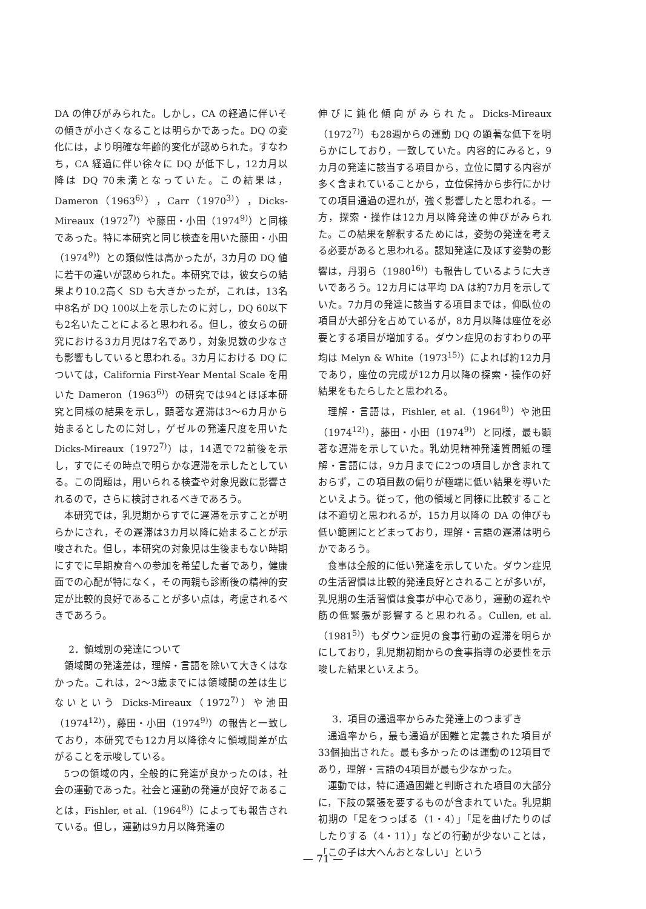DA の伸びがみられた。しかし，CA の経過に伴いその傾きが小さくなることは明らかであった。DQ の変化には，より明確な年齢的変化が認められた。すなわち，CA 経過に伴い徐々に DQ が低下し，12カ月以降は DQ 70未満となっていた。この結果は，Dameron（1963<sup>6)</sup>），Carr（1970<sup>3)</sup>），Dicks-Mireaux（1972<sup>7)</sup>）や藤田・小田（1974<sup>9)</sup>）と同様であった。特に本研究と同じ検査を用いた藤田・小田（1974<sup>9)</sup>）との類似性は高かったが，3カ月の DQ 値に若干の違いが認められた。本研究では，彼女らの結果より10.2高く SD も大きかったが，これは，13名中8名が DQ 100以上を示したのに対し，DQ 60以下も2名いたことによると思われる。但し，彼女らの研究における3カ月児は7名であり，対象児数の少なさも影響もしていると思われる。3カ月における DQ については，California First-Year Mental Scale を用いた Dameron（1963<sup>6)</sup>）の研究では94とほぼ本研究と同様の結果を示し，顕著な遅滞は3～6カ月から始まるとしたのに対し，ゲゼルの発達尺度を用いた Dicks-Mireaux（1972<sup>7)</sup>）は，14週で72前後を示し，すでにその時点で明らかな遅滞を示したとしている。この問題は，用いられる検査や対象児数に影響されるので，さらに検討されるべきであろう。
本研究では，乳児期からすでに遅滞を示すことが明らかにされ，その遅滞は3カ月以降に始まることが示唆された。但し，本研究の対象児は生後まもない時期にすでに早期療育への参加を希望した者であり，健康面での心配が特になく，その両親も診断後の精神的安定が比較的良好であることが多い点は，考慮されるべきであろう。
2．領域別の発達について
領域間の発達差は，理解・言語を除いて大きくはなかった。これは，2～3歳までには領域間の差は生じないという Dicks-Mireaux（1972<sup>7)</sup>）や池田（1974<sup>12)</sup>），藤田・小田（1974<sup>9)</sup>）の報告と一致しており，本研究でも12カ月以降徐々に領域間差が広がることを示唆している。
5つの領域の内，全般的に発達が良かったのは，社会の運動であった。社会と運動の発達が良好であることは，Fishler, et al.（1964<sup>8)</sup>）によっても報告されている。但し，運動は9カ月以降発達の
伸びに鈍化傾向がみられた。Dicks-Mireaux（1972<sup>7)</sup>）も28週からの運動 DQ の顕著な低下を明らかにしており，一致していた。内容的にみると，9カ月の発達に該当する項目から，立位に関する内容が多く含まれていることから，立位保持から歩行にかけての項目通過の遅れが，強く影響したと思われる。一方，探索・操作は12カ月以降発達の伸びがみられた。この結果を解釈するためには，姿勢の発達を考える必要があると思われる。認知発達に及ぼす姿勢の影響は，丹羽ら（1980<sup>16)</sup>）も報告しているように大きいであろう。12カ月には平均 DA は約7カ月を示していた。7カ月の発達に該当する項目までは，仰臥位の項目が大部分を占めているが，8カ月以降は座位を必要とする項目が増加する。ダウン症児のおすわりの平均は Melyn & White（1973<sup>15)</sup>）によれば約12カ月であり，座位の完成が12カ月以降の探索・操作の好結果をもたらしたと思われる。
理解・言語は，Fishler, et al.（1964<sup>8)</sup>）や池田（1974<sup>12)</sup>），藤田・小田（1974<sup>9)</sup>）と同様，最も顕著な遅滞を示していた。乳幼児精神発達質問紙の理解・言語には，9カ月までに2つの項目しか含まれておらず，この項目数の偏りが極端に低い結果を導いたといえよう。従って，他の領域と同様に比較することは不適切と思われるが，15カ月以降の DA の伸びも低い範囲にとどまっており，理解・言語の遅滞は明らかであろう。
食事は全般的に低い発達を示していた。ダウン症児の生活習慣は比較的発達良好とされることが多いが，乳児期の生活習慣は食事が中心であり，運動の遅れや筋の低緊張が影響すると思われる。Cullen, et al.（1981<sup>5)</sup>）もダウン症児の食事行動の遅滞を明らかにしており，乳児期初期からの食事指導の必要性を示唆した結果といえよう。
3．項目の通過率からみた発達上のつまずき
通過率から，最も通過が困難と定義された項目が33個抽出された。最も多かったのは運動の12項目であり，理解・言語の4項目が最も少なかった。
運動では，特に通過困難と判断された項目の大部分に，下肢の緊張を要するものが含まれていた。乳児期初期の「足をつっぱる（1・4）」「足を曲げたりのばしたりする（4・11）」などの行動が少ないことは，「この子は大へんおとなしい」という
— 71 —